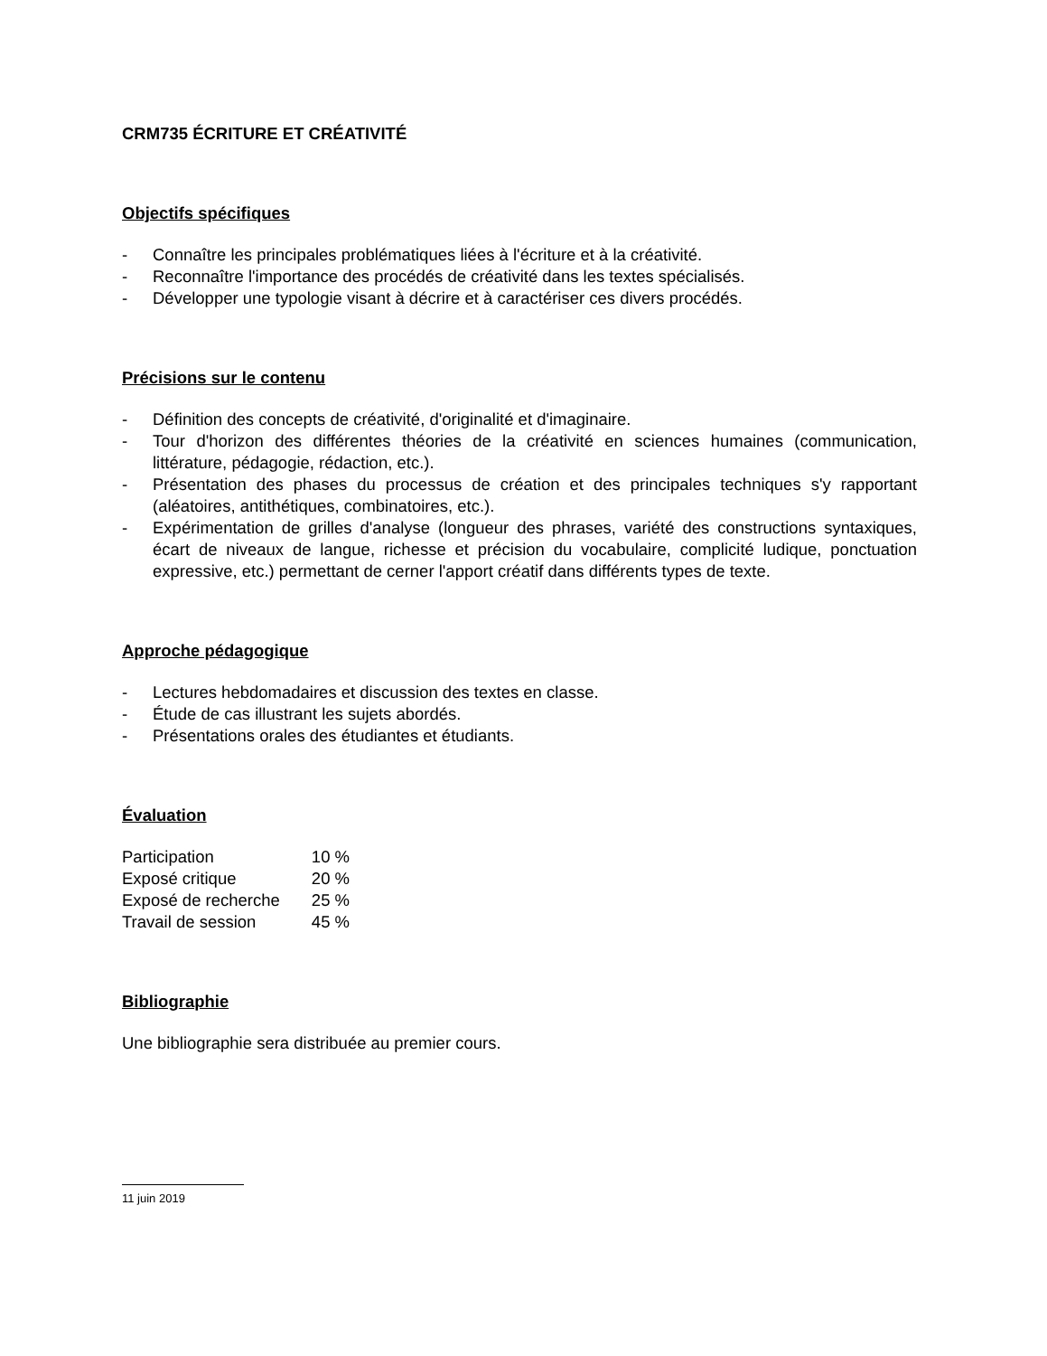CRM735 ÉCRITURE ET CRÉATIVITÉ
Objectifs spécifiques
- Connaître les principales problématiques liées à l'écriture et à la créativité.
- Reconnaître l'importance des procédés de créativité dans les textes spécialisés.
- Développer une typologie visant à décrire et à caractériser ces divers procédés.
Précisions sur le contenu
- Définition des concepts de créativité, d'originalité et d'imaginaire.
- Tour d'horizon des différentes théories de la créativité en sciences humaines (communication, littérature, pédagogie, rédaction, etc.).
- Présentation des phases du processus de création et des principales techniques s'y rapportant (aléatoires, antithétiques, combinatoires, etc.).
- Expérimentation de grilles d'analyse (longueur des phrases, variété des constructions syntaxiques, écart de niveaux de langue, richesse et précision du vocabulaire, complicité ludique, ponctuation expressive, etc.) permettant de cerner l'apport créatif dans différents types de texte.
Approche pédagogique
- Lectures hebdomadaires et discussion des textes en classe.
- Étude de cas illustrant les sujets abordés.
- Présentations orales des étudiantes et étudiants.
Évaluation
| Participation | 10 % |
| Exposé critique | 20 % |
| Exposé de recherche | 25 % |
| Travail de session | 45 % |
Bibliographie
Une bibliographie sera distribuée au premier cours.
11 juin 2019